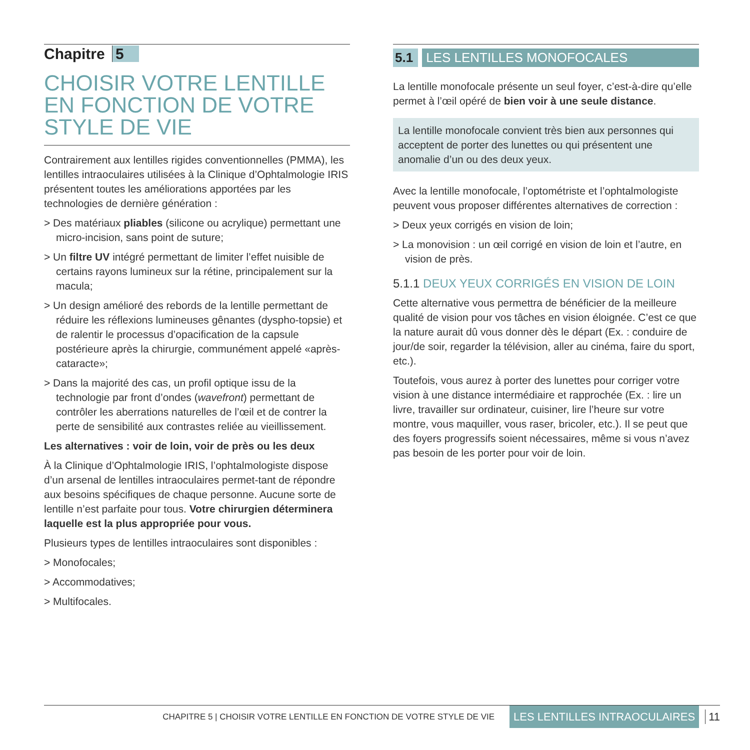Chapitre 5
CHOISIR VOTRE LENTILLE EN FONCTION DE VOTRE STYLE DE VIE
Contrairement aux lentilles rigides conventionnelles (PMMA), les lentilles intraoculaires utilisées à la Clinique d’Ophtalmologie IRIS présentent toutes les améliorations apportées par les technologies de dernière génération :
> Des matériaux pliables (silicone ou acrylique) permettant une micro-incision, sans point de suture;
> Un filtre UV intégré permettant de limiter l’effet nuisible de certains rayons lumineux sur la rétine, principalement sur la macula;
> Un design amélioré des rebords de la lentille permettant de réduire les réflexions lumineuses gênantes (dyspho-topsie) et de ralentir le processus d’opacification de la capsule postérieure après la chirurgie, communément appelé «après-cataracte»;
> Dans la majorité des cas, un profil optique issu de la technologie par front d’ondes (wavefront) permettant de contrôler les aberrations naturelles de l’œil et de contrer la perte de sensibilité aux contrastes reliée au vieillissement.
Les alternatives : voir de loin, voir de près ou les deux
À la Clinique d’Ophtalmologie IRIS, l’ophtalmologiste dispose d’un arsenal de lentilles intraoculaires permet-tant de répondre aux besoins spécifiques de chaque personne. Aucune sorte de lentille n’est parfaite pour tous. Votre chirurgien déterminera laquelle est la plus appropriée pour vous.
Plusieurs types de lentilles intraoculaires sont disponibles :
> Monofocales;
> Accommodatives;
> Multifocales.
5.1 LES LENTILLES MONOFOCALES
La lentille monofocale présente un seul foyer, c’est-à-dire qu’elle permet à l’œil opéré de bien voir à une seule distance.
La lentille monofocale convient très bien aux personnes qui acceptent de porter des lunettes ou qui présentent une anomalie d’un ou des deux yeux.
Avec la lentille monofocale, l’optométriste et l’ophtalmologiste peuvent vous proposer différentes alternatives de correction :
> Deux yeux corrigés en vision de loin;
> La monovision : un œil corrigé en vision de loin et l’autre, en vision de près.
5.1.1 DEUX YEUX CORRIGÉS EN VISION DE LOIN
Cette alternative vous permettra de bénéficier de la meilleure qualité de vision pour vos tâches en vision éloignée. C’est ce que la nature aurait dû vous donner dès le départ (Ex. : conduire de jour/de soir, regarder la télévision, aller au cinéma, faire du sport, etc.).
Toutefois, vous aurez à porter des lunettes pour corriger votre vision à une distance intermédiaire et rapprochée (Ex. : lire un livre, travailler sur ordinateur, cuisiner, lire l’heure sur votre montre, vous maquiller, vous raser, bricoler, etc.). Il se peut que des foyers progressifs soient nécessaires, même si vous n’avez pas besoin de les porter pour voir de loin.
CHAPITRE 5 | CHOISIR VOTRE LENTILLE EN FONCTION DE VOTRE STYLE DE VIE LES LENTILLES INTRAOCULAIRES 11